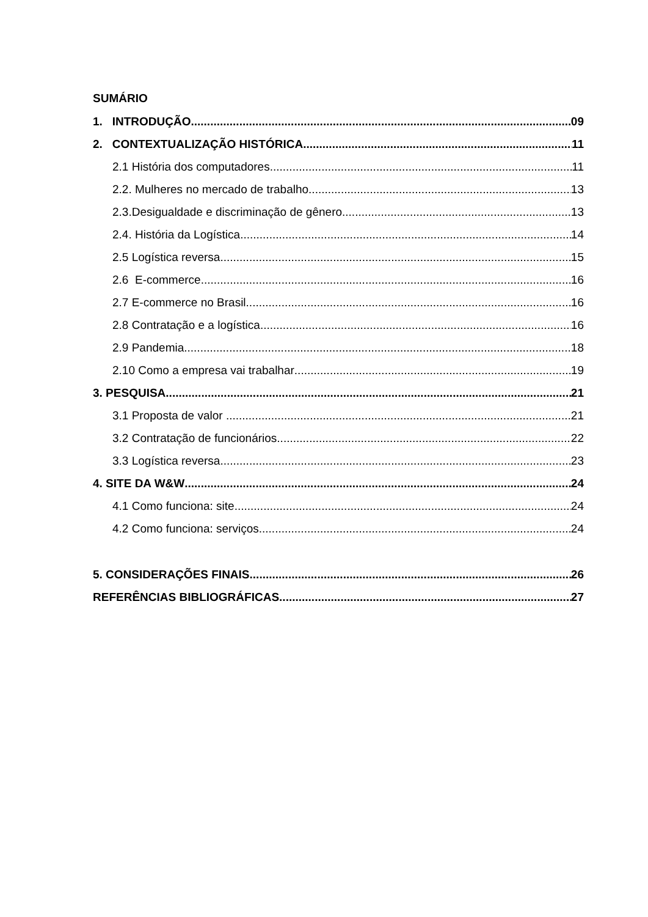SUMÁRIO
1. INTRODUÇÃO 09
2. CONTEXTUALIZAÇÃO HISTÓRICA 11
2.1 História dos computadores 11
2.2. Mulheres no mercado de trabalho 13
2.3.Desigualdade e discriminação de gênero 13
2.4. História da Logística 14
2.5 Logística reversa 15
2.6 E-commerce 16
2.7 E-commerce no Brasil 16
2.8 Contratação e a logística 16
2.9 Pandemia 18
2.10 Como a empresa vai trabalhar 19
3. PESQUISA 21
3.1 Proposta de valor 21
3.2 Contratação de funcionários 22
3.3 Logística reversa 23
4. SITE DA W&W 24
4.1 Como funciona: site 24
4.2 Como funciona: serviços 24
5. CONSIDERAÇÕES FINAIS 26
REFERÊNCIAS BIBLIOGRÁFICAS 27